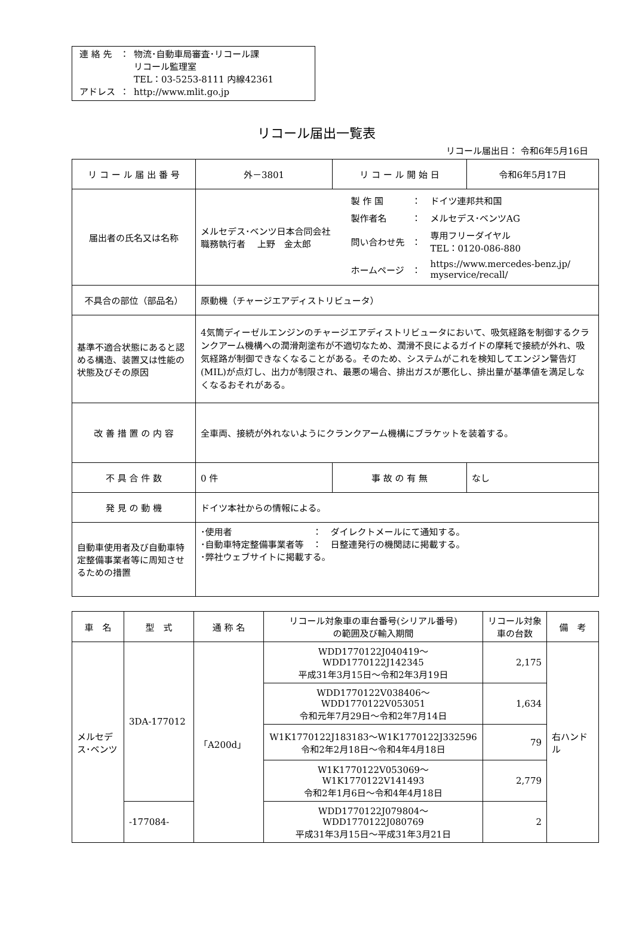| 連 絡 先 | ： | 物流･自動車局審査･リコール課 リコール監理室 TEL：03-5253-8111 内線42361 |
| アドレス | ： | http://www.mlit.go.jp |
リコール届出一覧表
リコール届出日： 令和6年5月16日
| リ コ ー ル 届 出 番 号 | 外－3801 | リ コ ー ル 開 始 日 | 令和6年5月17日 |
| 届出者の氏名又は名称 | メルセデス･ベンツ日本合同会社 職務執行者 上野 金太郎 / 製 作 国 / ： / ドイツ連邦共和国 / / 製作者名 / ： / メルセデス･ベンツAG / / 問い合わせ先 / ： / 専用フリーダイヤル TEL：0120-086-880 / / ホームページ / ： / https://www.mercedes-benz.jp/ myservice/recall/ / | | |
| 不具合の部位（部品名） | 原動機（チャージエアディストリビュータ） | | |
| 基準不適合状態にあると認める構造、装置又は性能の状態及びその原因 | 4気筒ディーゼルエンジンのチャージエアディストリビュータにおいて、吸気経路を制御するクランクアーム機構への潤滑剤塗布が不適切なため、潤滑不良によるガイドの摩耗で接続が外れ、吸気経路が制御できなくなることがある。そのため、システムがこれを検知してエンジン警告灯(MIL)が点灯し、出力が制限され、最悪の場合、排出ガスが悪化し、排出量が基準値を満足しなくなるおそれがある。 | | |
| 改 善 措 置 の 内 容 | 全車両、接続が外れないようにクランクアーム機構にブラケットを装着する。 | | |
| 不 具 合 件 数 | 0 件 | 事 故 の 有 無 | なし |
| 発 見 の 動 機 | ドイツ本社からの情報による。 | | |
| 自動車使用者及び自動車特定整備事業者等に周知させるための措置 | ･使用者 ： ダイレクトメールにて通知する。 ･自動車特定整備事業者等 ： 日整連発行の機関誌に掲載する。 ･弊社ウェブサイトに掲載する。 | | |
| 車 名 | 型 式 | 通 称 名 | リコール対象車の車台番号(シリアル番号) の範囲及び輸入期間 | リコール対象車の台数 | 備 考 |
| --- | --- | --- | --- | --- | --- |
| メルセデス･ベンツ | 3DA-177012 | 「A200d」 | WDD1770122J040419～WDD1770122J142345 平成31年3月15日～令和2年3月19日 | 2,175 | 右ハンドル |
| | | | WDD1770122V038406～WDD1770122V053051 令和元年7月29日～令和2年7月14日 | 1,634 | |
| | | | W1K1770122J183183～W1K1770122J332596 令和2年2月18日～令和4年4月18日 | 79 | |
| | | | W1K1770122V053069～W1K1770122V141493 令和2年1月6日～令和4年4月18日 | 2,779 | |
| | -177084- | | WDD1770122J079804～WDD1770122J080769 平成31年3月15日～平成31年3月21日 | 2 | |